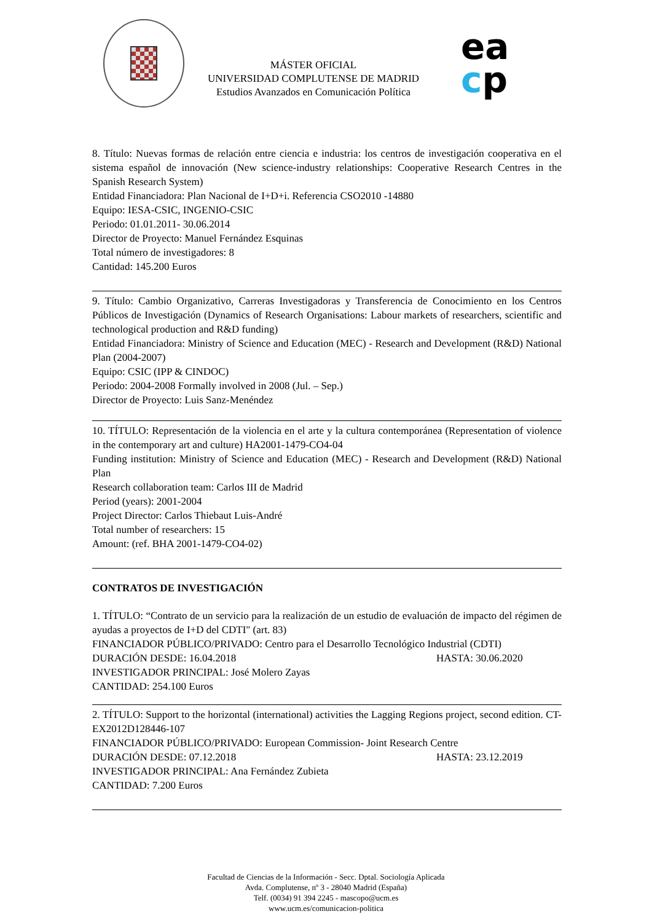MÁSTER OFICIAL
UNIVERSIDAD COMPLUTENSE DE MADRID
Estudios Avanzados en Comunicación Política
ea
cp
8. Título: Nuevas formas de relación entre ciencia e industria: los centros de investigación cooperativa en el sistema español de innovación (New science-industry relationships: Cooperative Research Centres in the Spanish Research System)
Entidad Financiadora: Plan Nacional de I+D+i. Referencia CSO2010 -14880
Equipo: IESA-CSIC, INGENIO-CSIC
Periodo: 01.01.2011- 30.06.2014
Director de Proyecto: Manuel Fernández Esquinas
Total número de investigadores: 8
Cantidad: 145.200 Euros
9. Título: Cambio Organizativo, Carreras Investigadoras y Transferencia de Conocimiento en los Centros Públicos de Investigación (Dynamics of Research Organisations: Labour markets of researchers, scientific and technological production and R&D funding)
Entidad Financiadora: Ministry of Science and Education (MEC) - Research and Development (R&D) National Plan (2004-2007)
Equipo: CSIC (IPP & CINDOC)
Periodo: 2004-2008 Formally involved in 2008 (Jul. – Sep.)
Director de Proyecto: Luis Sanz-Menéndez
10. TÍTULO: Representación de la violencia en el arte y la cultura contemporánea (Representation of violence in the contemporary art and culture) HA2001-1479-CO4-04
Funding institution: Ministry of Science and Education (MEC) - Research and Development (R&D) National Plan
Research collaboration team: Carlos III de Madrid
Period (years): 2001-2004
Project Director: Carlos Thiebaut Luis-André
Total number of researchers: 15
Amount: (ref. BHA 2001-1479-CO4-02)
CONTRATOS DE INVESTIGACIÓN
1. TÍTULO: “Contrato de un servicio para la realización de un estudio de evaluación de impacto del régimen de ayudas a proyectos de I+D del CDTI" (art. 83)
FINANCIADOR PÚBLICO/PRIVADO: Centro para el Desarrollo Tecnológico Industrial (CDTI)
DURACIÓN DESDE: 16.04.2018 HASTA: 30.06.2020
INVESTIGADOR PRINCIPAL: José Molero Zayas
CANTIDAD: 254.100 Euros
2. TÍTULO: Support to the horizontal (international) activities the Lagging Regions project, second edition. CT-EX2012D128446-107
FINANCIADOR PÚBLICO/PRIVADO: European Commission- Joint Research Centre
DURACIÓN DESDE: 07.12.2018 HASTA: 23.12.2019
INVESTIGADOR PRINCIPAL: Ana Fernández Zubieta
CANTIDAD: 7.200 Euros
Facultad de Ciencias de la Información - Secc. Dptal. Sociología Aplicada
Avda. Complutense, nº 3 - 28040 Madrid (España)
Telf. (0034) 91 394 2245 - mascopo@ucm.es
www.ucm.es/comunicacion-politica